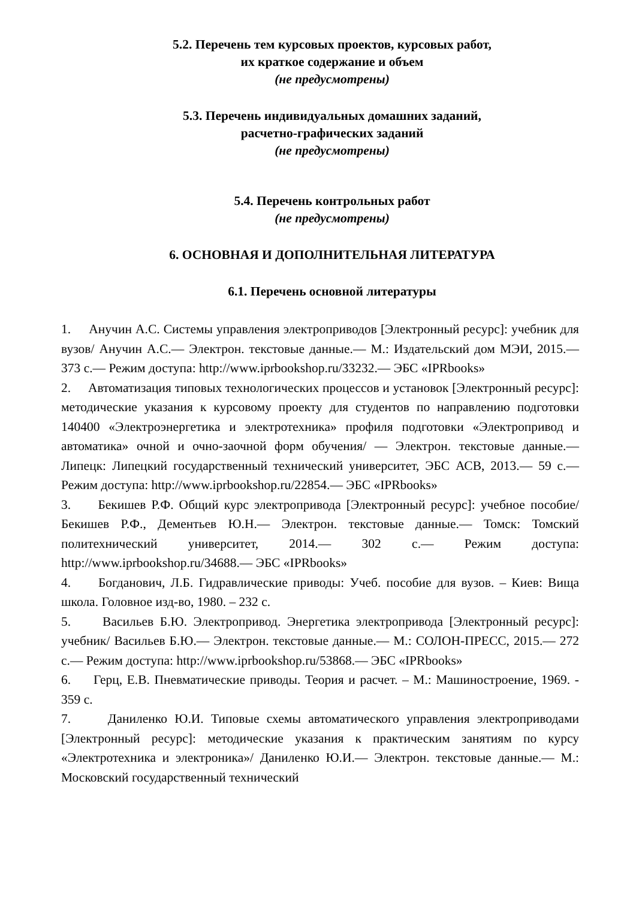5.2. Перечень тем курсовых проектов, курсовых работ,
их краткое содержание и объем
(не предусмотрены)
5.3. Перечень индивидуальных домашних заданий,
расчетно-графических заданий
(не предусмотрены)
5.4. Перечень контрольных работ
(не предусмотрены)
6. ОСНОВНАЯ И ДОПОЛНИТЕЛЬНАЯ ЛИТЕРАТУРА
6.1. Перечень основной литературы
1. Анучин А.С. Системы управления электроприводов [Электронный ресурс]: учебник для вузов/ Анучин А.С.— Электрон. текстовые данные.— М.: Издательский дом МЭИ, 2015.— 373 с.— Режим доступа: http://www.iprbookshop.ru/33232.— ЭБС «IPRbooks»
2. Автоматизация типовых технологических процессов и установок [Электронный ресурс]: методические указания к курсовому проекту для студентов по направлению подготовки 140400 «Электроэнергетика и электротехника» профиля подготовки «Электропривод и автоматика» очной и очно-заочной форм обучения/ — Электрон. текстовые данные.— Липецк: Липецкий государственный технический университет, ЭБС АСВ, 2013.— 59 с.— Режим доступа: http://www.iprbookshop.ru/22854.— ЭБС «IPRbooks»
3. Бекишев Р.Ф. Общий курс электропривода [Электронный ресурс]: учебное пособие/ Бекишев Р.Ф., Дементьев Ю.Н.— Электрон. текстовые данные.— Томск: Томский политехнический университет, 2014.— 302 с.— Режим доступа: http://www.iprbookshop.ru/34688.— ЭБС «IPRbooks»
4. Богданович, Л.Б. Гидравлические приводы: Учеб. пособие для вузов. – Киев: Вища школа. Головное изд-во, 1980. – 232 с.
5. Васильев Б.Ю. Электропривод. Энергетика электропривода [Электронный ресурс]: учебник/ Васильев Б.Ю.— Электрон. текстовые данные.— М.: СОЛОН-ПРЕСС, 2015.— 272 с.— Режим доступа: http://www.iprbookshop.ru/53868.— ЭБС «IPRbooks»
6. Герц, Е.В. Пневматические приводы. Теория и расчет. – М.: Машиностроение, 1969. - 359 с.
7. Даниленко Ю.И. Типовые схемы автоматического управления электроприводами [Электронный ресурс]: методические указания к практическим занятиям по курсу «Электротехника и электроника»/ Даниленко Ю.И.— Электрон. текстовые данные.— М.: Московский государственный технический